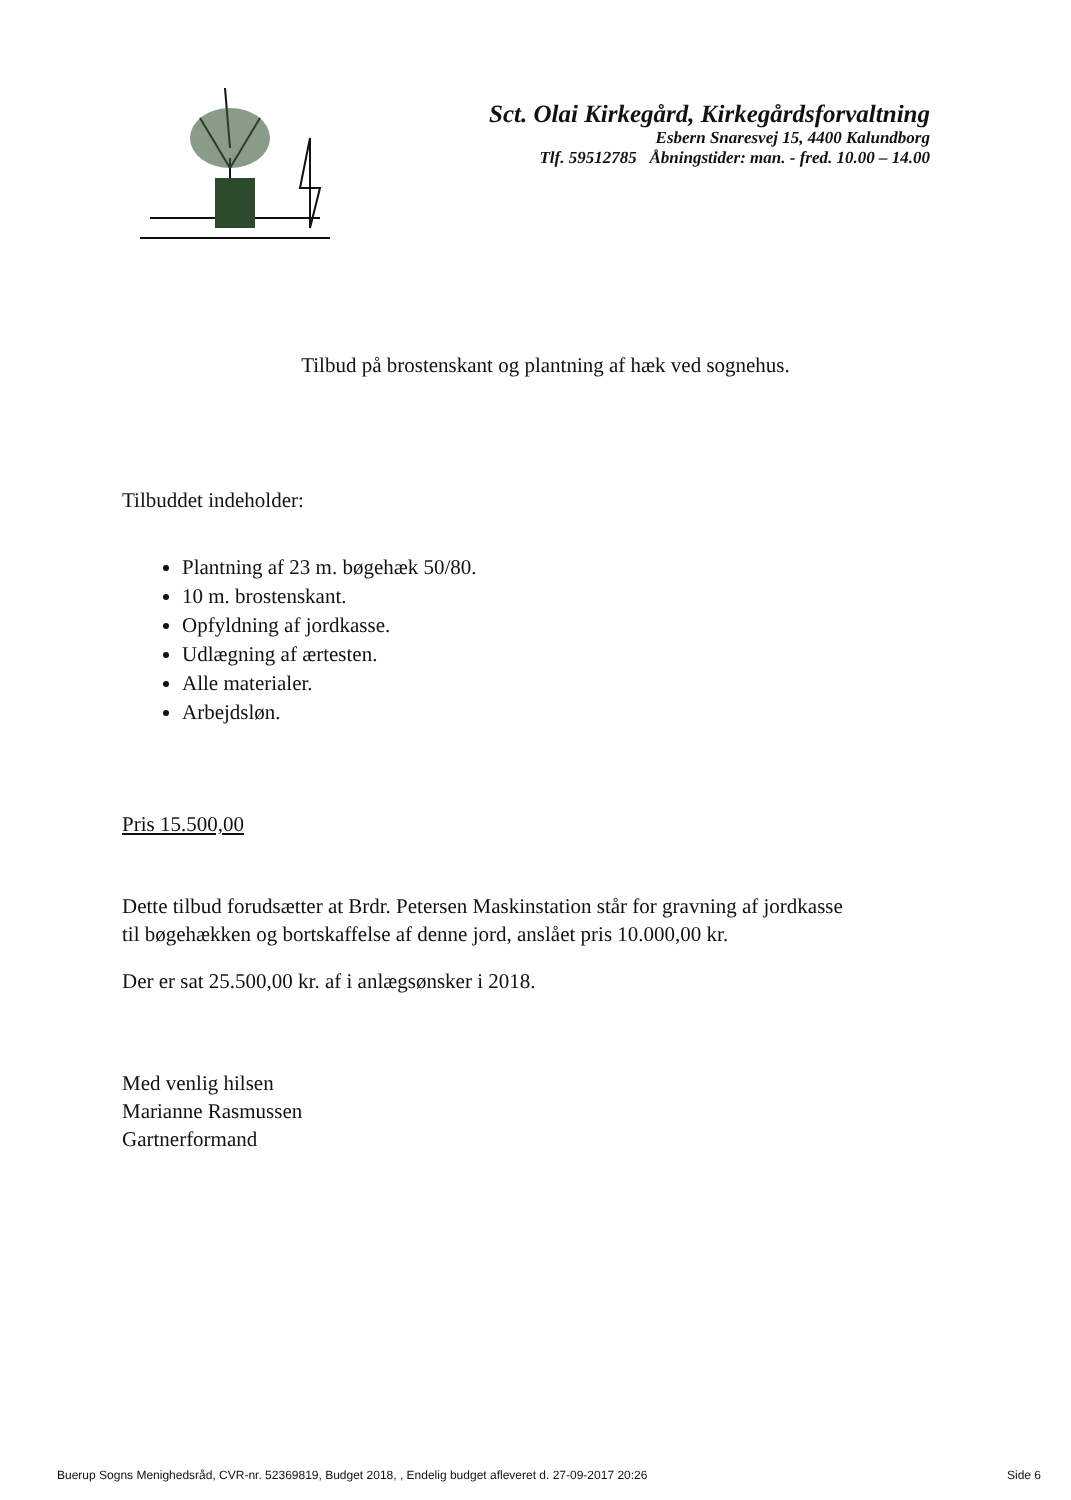Sct. Olai Kirkegård, Kirkegårdsforvaltning
Esbern Snaresvej 15, 4400 Kalundborg
Tlf. 59512785 Åbningstider: man. - fred. 10.00 – 14.00
Tilbud på brostenskant og plantning af hæk ved sognehus.
Tilbuddet indeholder:
Plantning af 23 m. bøgehæk 50/80.
10 m. brostenskant.
Opfyldning af jordkasse.
Udlægning af ærtesten.
Alle materialer.
Arbejdsløn.
Pris 15.500,00
Dette tilbud forudsætter at Brdr. Petersen Maskinstation står for gravning af jordkasse
til bøgehækken og bortskaffelse af denne jord, anslået pris 10.000,00 kr.
Der er sat 25.500,00 kr. af i anlægsønsker i 2018.
Med venlig hilsen
Marianne Rasmussen
Gartnerformand
Buerup Sogns Menighedsråd, CVR-nr. 52369819, Budget 2018, , Endelig budget afleveret d. 27-09-2017 20:26 Side 6